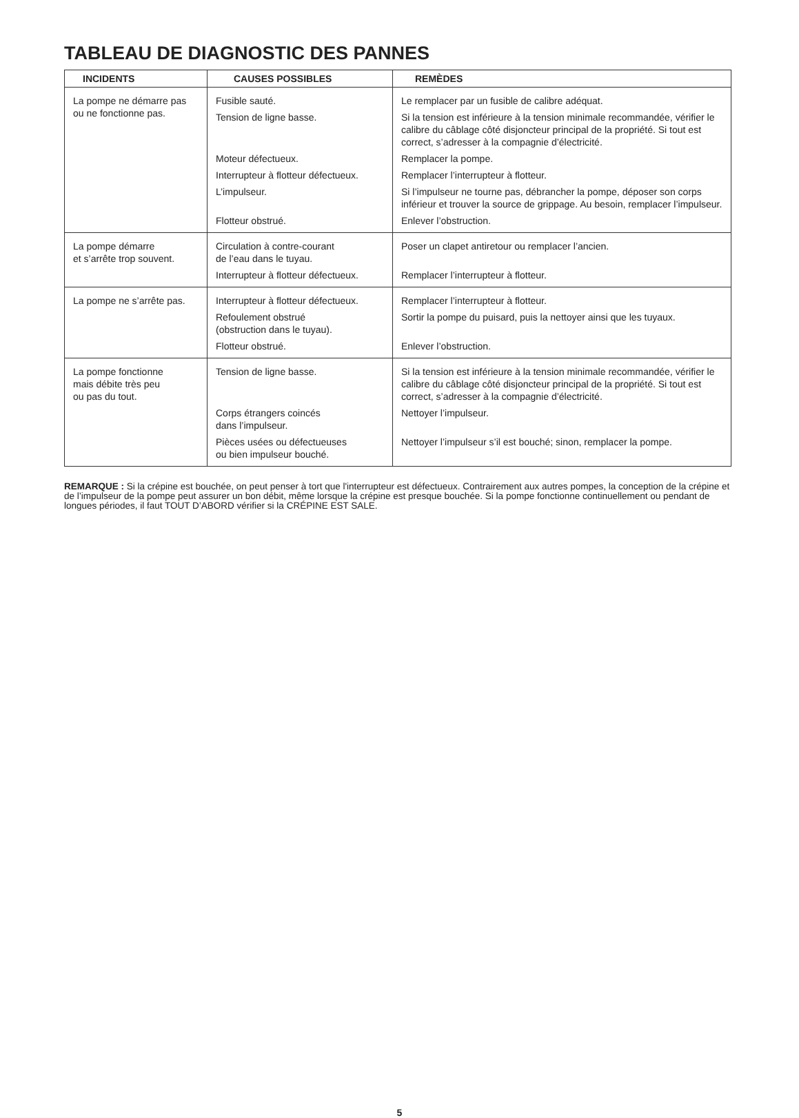TABLEAU DE DIAGNOSTIC DES PANNES
| INCIDENTS | CAUSES POSSIBLES | REMÈDES |
| --- | --- | --- |
| La pompe ne démarre pas ou ne fonctionne pas. | Fusible sauté. | Le remplacer par un fusible de calibre adéquat. |
| | Tension de ligne basse. | Si la tension est inférieure à la tension minimale recommandée, vérifier le calibre du câblage côté disjoncteur principal de la propriété. Si tout est correct, s’adresser à la compagnie d’électricité. |
| | Moteur défectueux. | Remplacer la pompe. |
| | Interrupteur à flotteur défectueux. | Remplacer l’interrupteur à flotteur. |
| | L’impulseur. | Si l’impulseur ne tourne pas, débrancher la pompe, déposer son corps inférieur et trouver la source de grippage. Au besoin, remplacer l’impulseur. |
| | Flotteur obstrué. | Enlever l’obstruction. |
| La pompe démarre et s’arrête trop souvent. | Circulation à contre-courant de l’eau dans le tuyau. | Poser un clapet antiretour ou remplacer l’ancien. |
| | Interrupteur à flotteur défectueux. | Remplacer l’interrupteur à flotteur. |
| La pompe ne s’arrête pas. | Interrupteur à flotteur défectueux. | Remplacer l’interrupteur à flotteur. |
| | Refoulement obstrué (obstruction dans le tuyau). | Sortir la pompe du puisard, puis la nettoyer ainsi que les tuyaux. |
| | Flotteur obstrué. | Enlever l’obstruction. |
| La pompe fonctionne mais débite très peu ou pas du tout. | Tension de ligne basse. | Si la tension est inférieure à la tension minimale recommandée, vérifier le calibre du câblage côté disjoncteur principal de la propriété. Si tout est correct, s’adresser à la compagnie d’électricité. |
| | Corps étrangers coincés dans l’impulseur. | Nettoyer l’impulseur. |
| | Pièces usées ou défectueuses ou bien impulseur bouché. | Nettoyer l’impulseur s’il est bouché; sinon, remplacer la pompe. |
REMARQUE : Si la crépine est bouchée, on peut penser à tort que l'interrupteur est défectueux. Contrairement aux autres pompes, la conception de la crépine et de l’impulseur de la pompe peut assurer un bon débit, même lorsque la crépine est presque bouchée. Si la pompe fonctionne continuellement ou pendant de longues périodes, il faut TOUT D’ABORD vérifier si la CRÉPINE EST SALE.
5